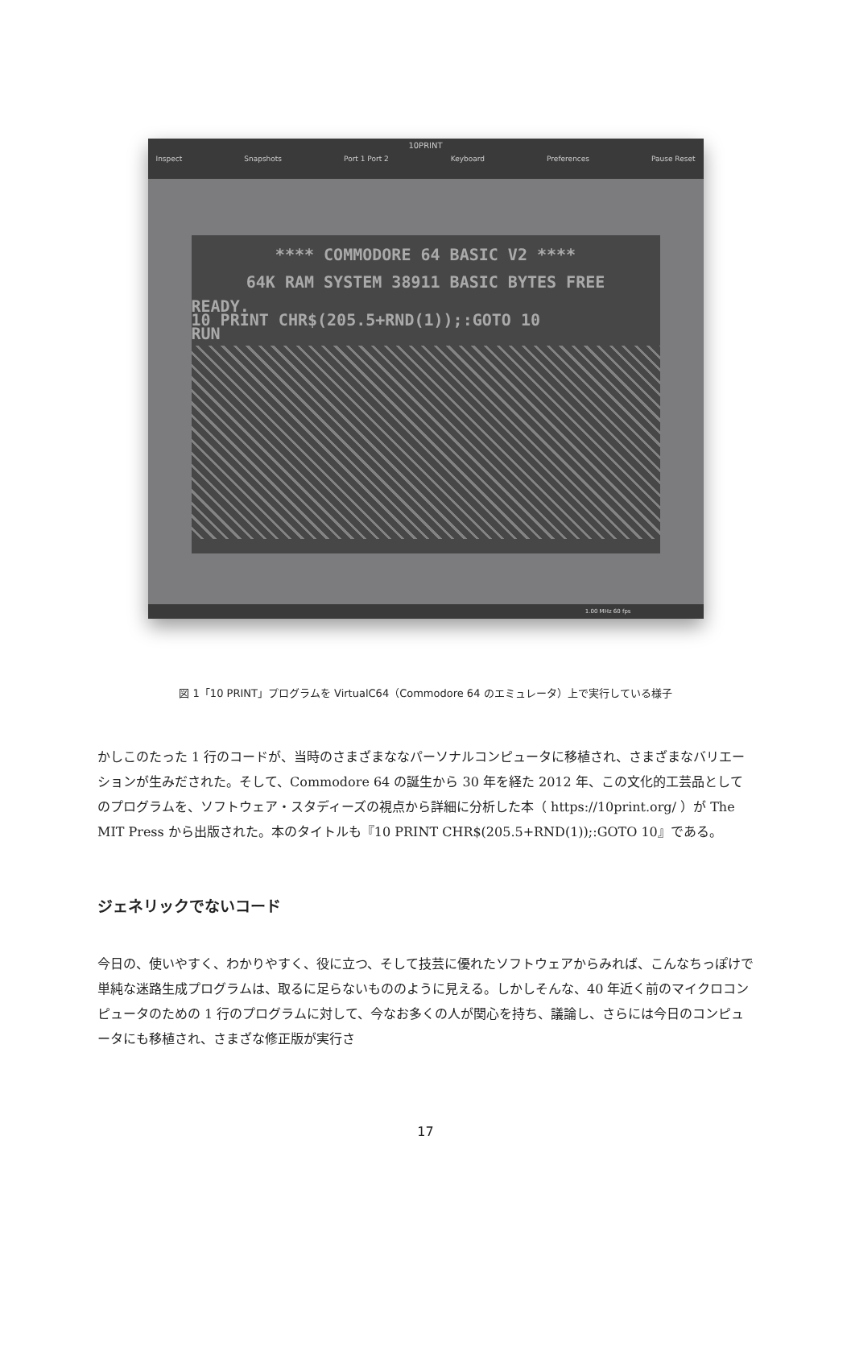10PRINT
Inspect Snapshots Port 1 Port 2 Keyboard Preferences Pause Reset
**** COMMODORE 64 BASIC V2 ****
64K RAM SYSTEM 38911 BASIC BYTES FREE
READY.
10 PRINT CHR$(205.5+RND(1));:GOTO 10
RUN
1.00 MHz 60 fps
図 1「10 PRINT」プログラムを VirtualC64（Commodore 64 のエミュレータ）上で実行している様子
かしこのたった 1 行のコードが、当時のさまざまななパーソナルコンピュータに移植され、さまざまなバリエーションが生みだされた。そして、Commodore 64 の誕生から 30 年を経た 2012 年、この文化的工芸品としてのプログラムを、ソフトウェア・スタディーズの視点から詳細に分析した本（ https://10print.org/ ）が The MIT Press から出版された。本のタイトルも『10 PRINT CHR$(205.5+RND(1));:GOTO 10』である。
ジェネリックでないコード
今日の、使いやすく、わかりやすく、役に立つ、そして技芸に優れたソフトウェアからみれば、こんなちっぽけで単純な迷路生成プログラムは、取るに足らないもののように見える。しかしそんな、40 年近く前のマイクロコンピュータのための 1 行のプログラムに対して、今なお多くの人が関心を持ち、議論し、さらには今日のコンピュータにも移植され、さまざな修正版が実行さ
17